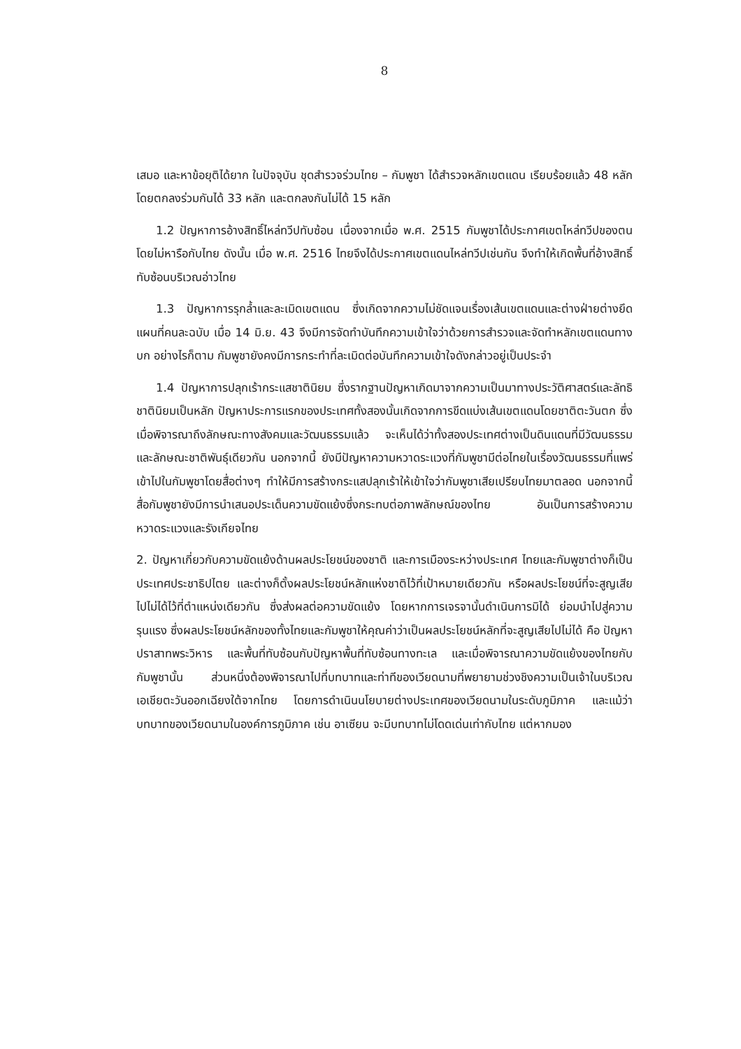8
เสมอ และหาข้อยุติได้ยาก ในปัจจุบัน ชุดสำรวจร่วมไทย – กัมพูชา ได้สำรวจหลักเขตแดน เรียบร้อยแล้ว 48 หลัก โดยตกลงร่วมกันได้ 33 หลัก และตกลงกันไม่ได้ 15 หลัก
1.2 ปัญหาการอ้างสิทธิ์ไหล่ทวีปทับซ้อน เนื่องจากเมื่อ พ.ศ. 2515 กัมพูชาได้ประกาศเขตไหล่ทวีปของตน โดยไม่หารือกับไทย ดังนั้น เมื่อ พ.ศ. 2516 ไทยจึงได้ประกาศเขตแดนไหล่ทวีปเช่นกัน จึงทำให้เกิดพื้นที่อ้างสิทธิ์ทับซ้อนบริเวณอ่าวไทย
1.3 ปัญหาการรุกล้ำและละเมิดเขตแดน ซึ่งเกิดจากความไม่ชัดแจนเรื่องเส้นเขตแดนและต่างฝ่ายต่างยึดแผนที่คนละฉบับ เมื่อ 14 มิ.ย. 43 จึงมีการจัดทำบันทึกความเข้าใจว่าด้วยการสำรวจและจัดทำหลักเขตแดนทางบก อย่างไรก็ตาม กัมพูชายังคงมีการกระทำที่ละเมิดต่อบันทึกความเข้าใจดังกล่าวอยู่เป็นประจำ
1.4 ปัญหาการปลุกเร้ากระแสชาตินิยม ซึ่งรากฐานปัญหาเกิดมาจากความเป็นมาทางประวัติศาสตร์และลัทธิชาตินิยมเป็นหลัก ปัญหาประการแรกของประเทศทั้งสองนั้นเกิดจากการขีดแบ่งเส้นเขตแดนโดยชาติตะวันตก ซึ่งเมื่อพิจารณาถึงลักษณะทางสังคมและวัฒนธรรมแล้ว จะเห็นได้ว่าทั้งสองประเทศต่างเป็นดินแดนที่มีวัฒนธรรม และลักษณะชาติพันธุ์เดียวกัน นอกจากนี้ ยังมีปัญหาความหวาดระแวงที่กัมพูชามีต่อไทยในเรื่องวัฒนธรรมที่แพร่เข้าไปในกัมพูชาโดยสื่อต่างๆ ทำให้มีการสร้างกระแสปลุกเร้าให้เข้าใจว่ากัมพูชาเสียเปรียบไทยมาตลอด นอกจากนี้ สื่อกัมพูชายังมีการนำเสนอประเด็นความขัดแย้งซึ่งกระทบต่อภาพลักษณ์ของไทย อันเป็นการสร้างความหวาดระแวงและรังเกียจไทย
2. ปัญหาเกี่ยวกับความขัดแย้งด้านผลประโยชน์ของชาติ และการเมืองระหว่างประเทศ ไทยและกัมพูชาต่างก็เป็นประเทศประชาธิปไตย และต่างก็ตั้งผลประโยชน์หลักแห่งชาติไว้ที่เป้าหมายเดียวกัน หรือผลประโยชน์ที่จะสูญเสียไปไม่ได้ไว้ที่ตำแหน่งเดียวกัน ซึ่งส่งผลต่อความขัดแย้ง โดยหากการเจรจานั้นดำเนินการมิได้ ย่อมนำไปสู่ความรุนแรง ซึ่งผลประโยชน์หลักของทั้งไทยและกัมพูชาให้คุณค่าว่าเป็นผลประโยชน์หลักที่จะสูญเสียไปไม่ได้ คือ ปัญหาปราสาทพระวิหาร และพื้นที่ทับซ้อนกับปัญหาพื้นที่ทับซ้อนทางทะเล และเมื่อพิจารณาความขัดแย้งของไทยกับกัมพูชานั้น ส่วนหนึ่งต้องพิจารณาไปที่บทบาทและท่าทีของเวียดนามที่พยายามช่วงชิงความเป็นเจ้าในบริเวณเอเชียตะวันออกเฉียงใต้จากไทย โดยการดำเนินนโยบายต่างประเทศของเวียดนามในระดับภูมิภาค และแม้ว่าบทบาทของเวียดนามในองค์การภูมิภาค เช่น อาเซียน จะมีบทบาทไม่โดดเด่นเท่ากับไทย แต่หากมอง